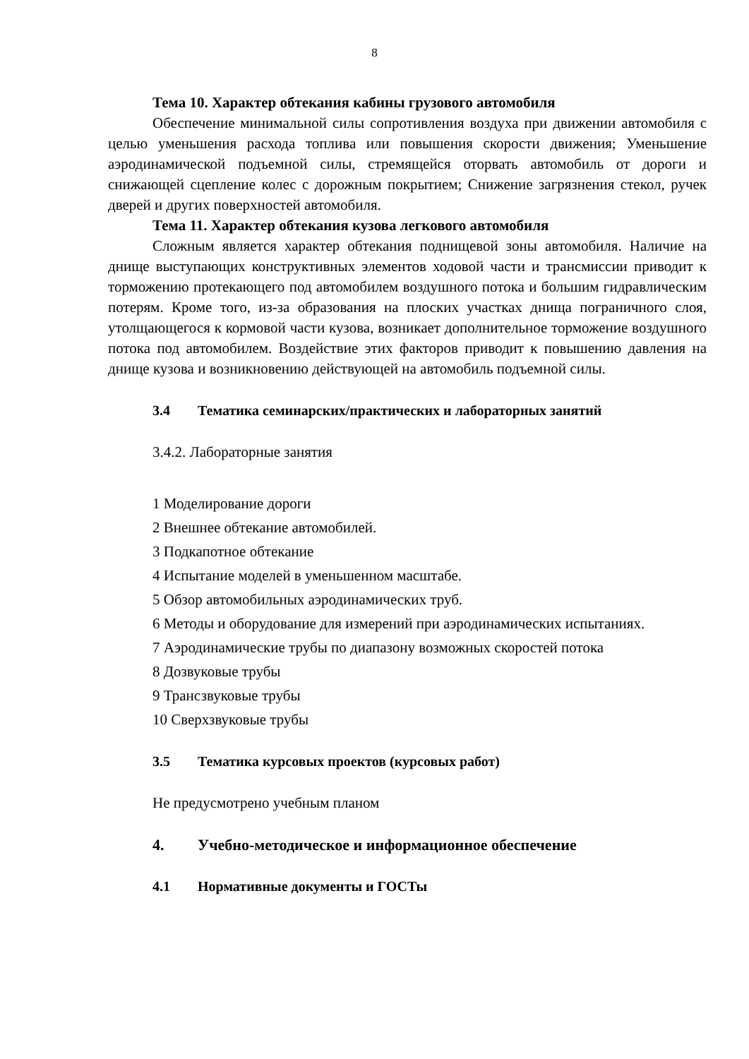8
Тема 10. Характер обтекания кабины грузового автомобиля
Обеспечение минимальной силы сопротивления воздуха при движении автомобиля с целью уменьшения расхода топлива или повышения скорости движения; Уменьшение аэродинамической подъемной силы, стремящейся оторвать автомобиль от дороги и снижающей сцепление колес с дорожным покрытием; Снижение загрязнения стекол, ручек дверей и других поверхностей автомобиля.
Тема 11. Характер обтекания кузова легкового автомобиля
Сложным является характер обтекания поднищевой зоны автомобиля. Наличие на днище выступающих конструктивных элементов ходовой части и трансмиссии приводит к торможению протекающего под автомобилем воздушного потока и большим гидравлическим потерям. Кроме того, из-за образования на плоских участках днища пограничного слоя, утолщающегося к кормовой части кузова, возникает дополнительное торможение воздушного потока под автомобилем. Воздействие этих факторов приводит к повышению давления на днище кузова и возникновению действующей на автомобиль подъемной силы.
3.4 Тематика семинарских/практических и лабораторных занятий
3.4.2. Лабораторные занятия
1 Моделирование дороги
2 Внешнее обтекание автомобилей.
3 Подкапотное обтекание
4 Испытание моделей в уменьшенном масштабе.
5 Обзор автомобильных аэродинамических труб.
6 Методы и оборудование для измерений при аэродинамических испытаниях.
7 Аэродинамические трубы по диапазону возможных скоростей потока
8 Дозвуковые трубы
9 Трансзвуковые трубы
10 Сверхзвуковые трубы
3.5 Тематика курсовых проектов (курсовых работ)
Не предусмотрено учебным планом
4. Учебно-методическое и информационное обеспечение
4.1 Нормативные документы и ГОСТы